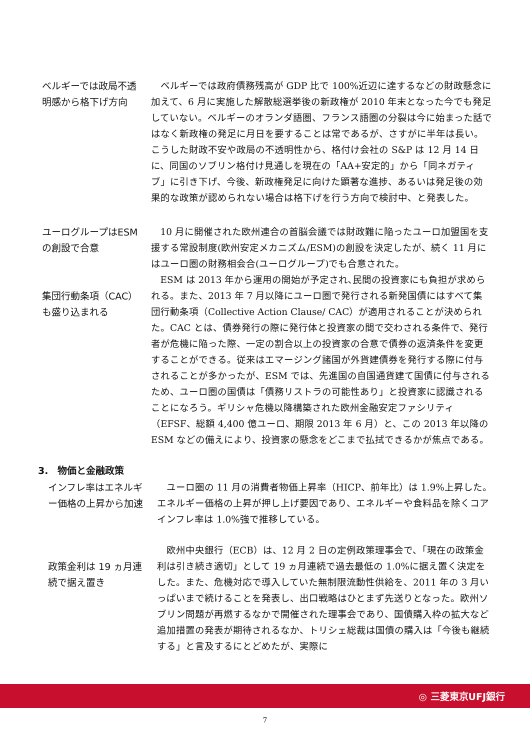ベルギーでは政局不透明感から格下げ方向
ベルギーでは政府債務残高が GDP 比で 100%近辺に達するなどの財政懸念に加えて、6 月に実施した解散総選挙後の新政権が 2010 年末となった今でも発足していない。ベルギーのオランダ語圏、フランス語圏の分裂は今に始まった話ではなく新政権の発足に月日を要することは常であるが、さすがに半年は長い。こうした財政不安や政局の不透明性から、格付け会社の S&P は 12 月 14 日に、同国のソブリン格付け見通しを現在の「AA+安定的」から「同ネガティブ」に引き下げ、今後、新政権発足に向けた顕著な進捗、あるいは発足後の効果的な政策が認められない場合は格下げを行う方向で検討中、と発表した。
ユーログループはESM の創設で合意
集団行動条項（CAC）も盛り込まれる
10 月に開催された欧州連合の首脳会議では財政難に陥ったユーロ加盟国を支援する常設制度(欧州安定メカニズム/ESM)の創設を決定したが、続く 11 月にはユーロ圏の財務相会合(ユーログループ)でも合意された。
ESM は 2013 年から運用の開始が予定され､民間の投資家にも負担が求められる。また、2013 年 7 月以降にユーロ圏で発行される新発国債にはすべて集団行動条項（Collective Action Clause/ CAC）が適用されることが決められた。CAC とは、債券発行の際に発行体と投資家の間で交わされる条件で、発行者が危機に陥った際、一定の割合以上の投資家の合意で債券の返済条件を変更することができる。従来はエマージング諸国が外貨建債券を発行する際に付与されることが多かったが、ESM では、先進国の自国通貨建て国債に付与されるため、ユーロ圏の国債は「債務リストラの可能性あり」と投資家に認識されることになろう。ギリシャ危機以降構築された欧州金融安定ファシリティ（EFSF、総額 4,400 億ユーロ、期限 2013 年 6 月）と、この 2013 年以降の ESM などの備えにより、投資家の懸念をどこまで払拭できるかが焦点である。
3.　物価と金融政策
インフレ率はエネルギー価格の上昇から加速
ユーロ圏の 11 月の消費者物価上昇率（HICP、前年比）は 1.9%上昇した。エネルギー価格の上昇が押し上げ要因であり、エネルギーや食料品を除くコアインフレ率は 1.0%強で推移している。
政策金利は 19 ヵ月連続で据え置き
欧州中央銀行（ECB）は、12 月 2 日の定例政策理事会で、「現在の政策金利は引き続き適切」として 19 ヵ月連続で過去最低の 1.0%に据え置く決定をした。また、危機対応で導入していた無制限流動性供給を、2011 年の 3 月いっぱいまで続けることを発表し、出口戦略はひとまず先送りとなった。欧州ソブリン問題が再燃するなかで開催された理事会であり、国債購入枠の拡大など追加措置の発表が期待されるなか、トリシェ総裁は国債の購入は「今後も継続する」と言及するにとどめたが、実際に
◎ 三菱東京UFJ銀行
7